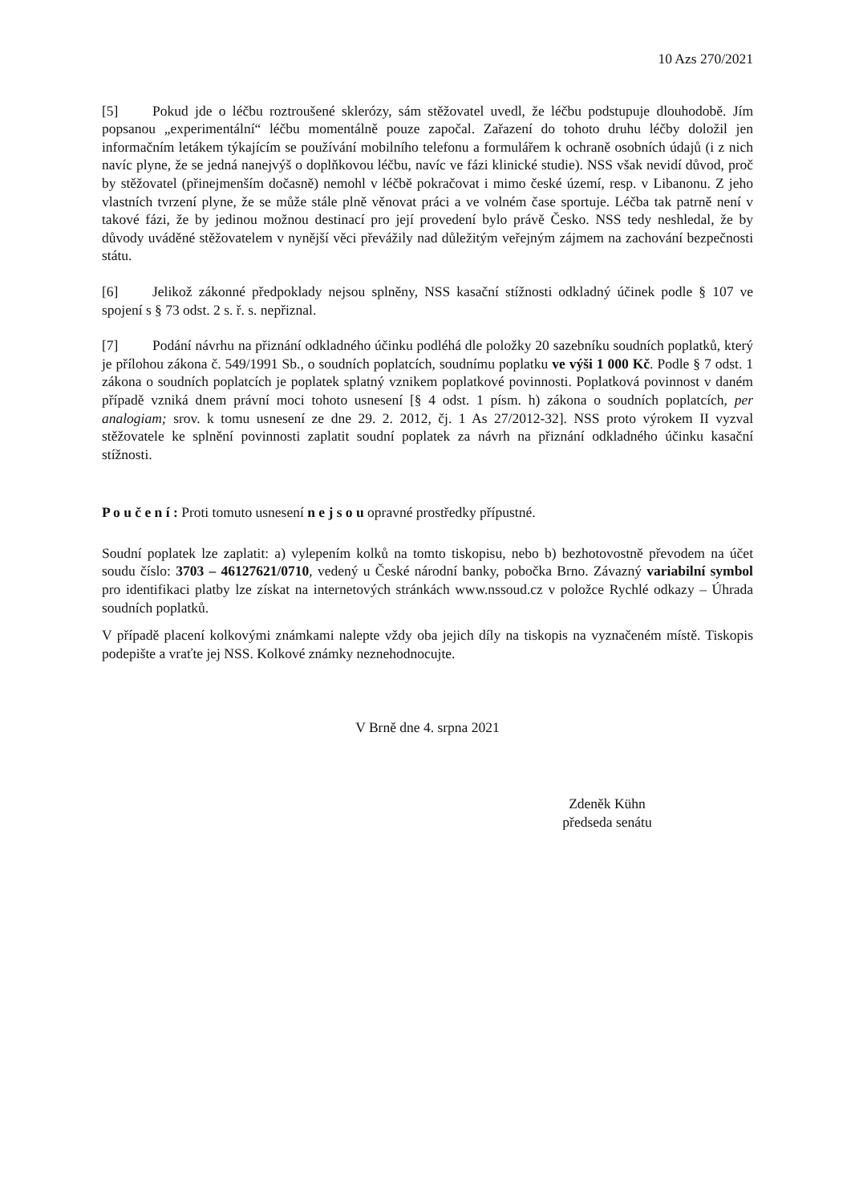10 Azs 270/2021
[5] Pokud jde o léčbu roztroušené sklerózy, sám stěžovatel uvedl, že léčbu podstupuje dlouhodobě. Jím popsanou „experimentální“ léčbu momentálně pouze započal. Zařazení do tohoto druhu léčby doložil jen informačním letákem týkajícím se používání mobilního telefonu a formulářem k ochraně osobních údajů (i z nich navíc plyne, že se jedná nanejvýš o doplňkovou léčbu, navíc ve fázi klinické studie). NSS však nevidí důvod, proč by stěžovatel (přinejmenším dočasně) nemohl v léčbě pokračovat i mimo české území, resp. v Libanonu. Z jeho vlastních tvrzení plyne, že se může stále plně věnovat práci a ve volném čase sportuje. Léčba tak patrně není v takové fázi, že by jedinou možnou destinací pro její provedení bylo právě Česko. NSS tedy neshledal, že by důvody uváděné stěžovatelem v nynější věci převážily nad důležitým veřejným zájmem na zachování bezpečnosti státu.
[6] Jelikož zákonné předpoklady nejsou splněny, NSS kasační stížnosti odkladný účinek podle § 107 ve spojení s § 73 odst. 2 s. ř. s. nepřiznal.
[7] Podání návrhu na přiznání odkladného účinku podléhá dle položky 20 sazebníku soudních poplatků, který je přílohou zákona č. 549/1991 Sb., o soudních poplatcích, soudnímu poplatku ve výši 1 000 Kč. Podle § 7 odst. 1 zákona o soudních poplatcích je poplatek splatný vznikem poplatkové povinnosti. Poplatková povinnost v daném případě vzniká dnem právní moci tohoto usnesení [§ 4 odst. 1 písm. h) zákona o soudních poplatcích, per analogiam; srov. k tomu usnesení ze dne 29. 2. 2012, čj. 1 As 27/2012-32]. NSS proto výrokem II vyzval stěžovatele ke splnění povinnosti zaplatit soudní poplatek za návrh na přiznání odkladného účinku kasační stížnosti.
P o u č e n í : Proti tomuto usnesení n e j s o u opravné prostředky přípustné.
Soudní poplatek lze zaplatit: a) vylepením kolků na tomto tiskopisu, nebo b) bezhotovostně převodem na účet soudu číslo: 3703 – 46127621/0710, vedený u České národní banky, pobočka Brno. Závazný variabilní symbol pro identifikaci platby lze získat na internetových stránkách www.nssoud.cz v položce Rychlé odkazy – Úhrada soudních poplatků.
V případě placení kolkovými známkami nalepte vždy oba jejich díly na tiskopis na vyznačeném místě. Tiskopis podepište a vraťte jej NSS. Kolkové známky neznehodnocujte.
V Brně dne 4. srpna 2021
Zdeněk Kühn
předseda senátu